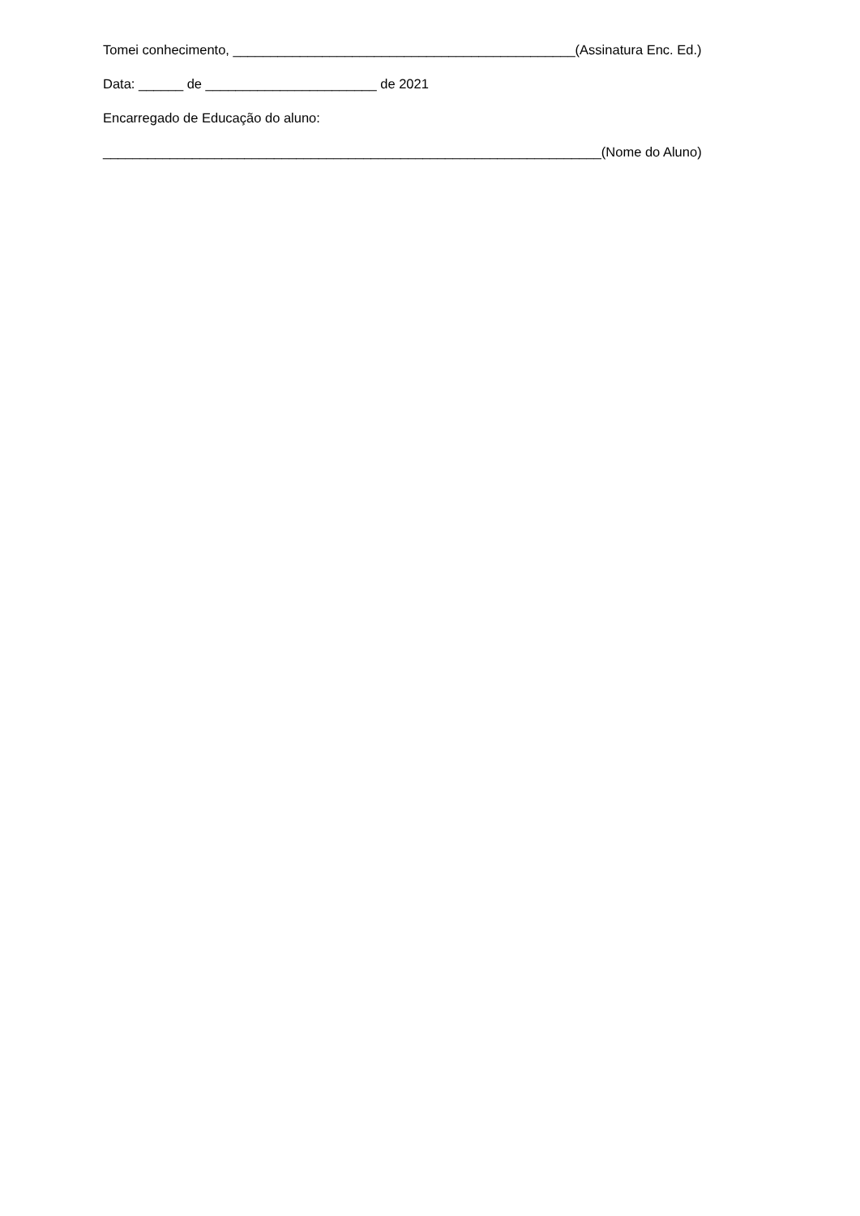Tomei conhecimento, ______________________________________________(Assinatura Enc. Ed.)
Data: ______ de _______________________ de 2021
Encarregado de Educação do aluno:
___________________________________________________________________(Nome do Aluno)